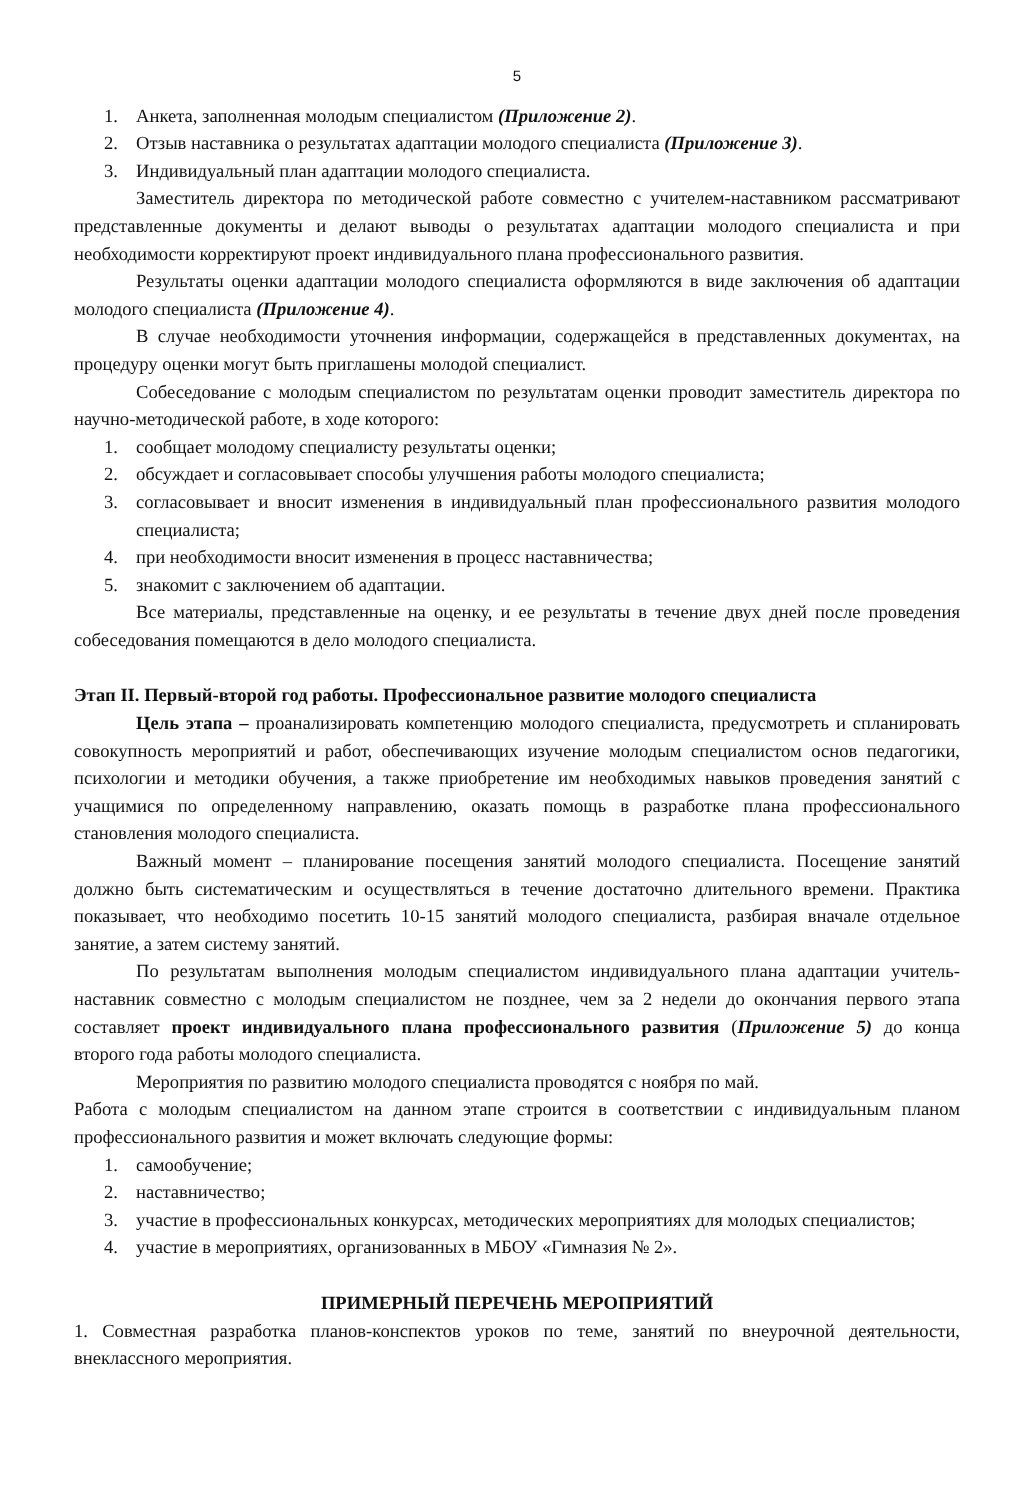5
1. Анкета, заполненная молодым специалистом (Приложение 2).
2. Отзыв наставника о результатах адаптации молодого специалиста (Приложение 3).
3. Индивидуальный план адаптации молодого специалиста.
Заместитель директора по методической работе совместно с учителем-наставником рассматривают представленные документы и делают выводы о результатах адаптации молодого специалиста и при необходимости корректируют проект индивидуального плана профессионального развития.
Результаты оценки адаптации молодого специалиста оформляются в виде заключения об адаптации молодого специалиста (Приложение 4).
В случае необходимости уточнения информации, содержащейся в представленных документах, на процедуру оценки могут быть приглашены молодой специалист.
Собеседование с молодым специалистом по результатам оценки проводит заместитель директора по научно-методической работе, в ходе которого:
1. сообщает молодому специалисту результаты оценки;
2. обсуждает и согласовывает способы улучшения работы молодого специалиста;
3. согласовывает и вносит изменения в индивидуальный план профессионального развития молодого специалиста;
4. при необходимости вносит изменения в процесс наставничества;
5. знакомит с заключением об адаптации.
Все материалы, представленные на оценку, и ее результаты в течение двух дней после проведения собеседования помещаются в дело молодого специалиста.
Этап II. Первый-второй год работы. Профессиональное развитие молодого специалиста
Цель этапа – проанализировать компетенцию молодого специалиста, предусмотреть и спланировать совокупность мероприятий и работ, обеспечивающих изучение молодым специалистом основ педагогики, психологии и методики обучения, а также приобретение им необходимых навыков проведения занятий с учащимися по определенному направлению, оказать помощь в разработке плана профессионального становления молодого специалиста.
Важный момент – планирование посещения занятий молодого специалиста. Посещение занятий должно быть систематическим и осуществляться в течение достаточно длительного времени. Практика показывает, что необходимо посетить 10-15 занятий молодого специалиста, разбирая вначале отдельное занятие, а затем систему занятий.
По результатам выполнения молодым специалистом индивидуального плана адаптации учитель-наставник совместно с молодым специалистом не позднее, чем за 2 недели до окончания первого этапа составляет проект индивидуального плана профессионального развития (Приложение 5) до конца второго года работы молодого специалиста.
Мероприятия по развитию молодого специалиста проводятся с ноября по май.
Работа с молодым специалистом на данном этапе строится в соответствии с индивидуальным планом профессионального развития и может включать следующие формы:
1. самообучение;
2. наставничество;
3. участие в профессиональных конкурсах, методических мероприятиях для молодых специалистов;
4. участие в мероприятиях, организованных в МБОУ «Гимназия № 2».
ПРИМЕРНЫЙ ПЕРЕЧЕНЬ МЕРОПРИЯТИЙ
1. Совместная разработка планов-конспектов уроков по теме, занятий по внеурочной деятельности, внеклассного мероприятия.